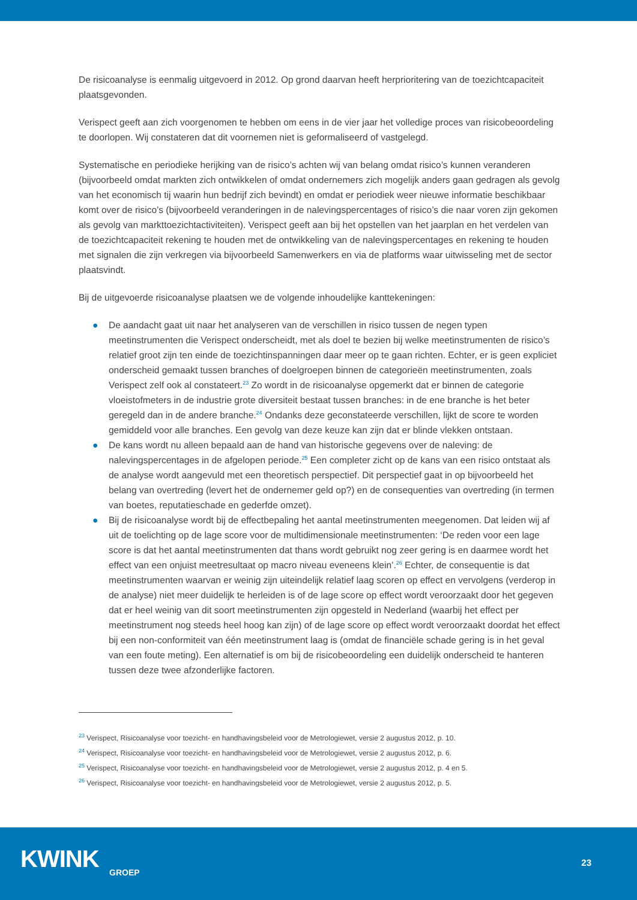De risicoanalyse is eenmalig uitgevoerd in 2012. Op grond daarvan heeft herprioritering van de toezichtcapaciteit plaatsgevonden.
Verispect geeft aan zich voorgenomen te hebben om eens in de vier jaar het volledige proces van risicobeoordeling te doorlopen. Wij constateren dat dit voornemen niet is geformaliseerd of vastgelegd.
Systematische en periodieke herijking van de risico’s achten wij van belang omdat risico’s kunnen veranderen (bijvoorbeeld omdat markten zich ontwikkelen of omdat ondernemers zich mogelijk anders gaan gedragen als gevolg van het economisch tij waarin hun bedrijf zich bevindt) en omdat er periodiek weer nieuwe informatie beschikbaar komt over de risico’s (bijvoorbeeld veranderingen in de nalevingspercentages of risico’s die naar voren zijn gekomen als gevolg van markttoezichtactiviteiten). Verispect geeft aan bij het opstellen van het jaarplan en het verdelen van de toezichtcapaciteit rekening te houden met de ontwikkeling van de nalevingspercentages en rekening te houden met signalen die zijn verkregen via bijvoorbeeld Samenwerkers en via de platforms waar uitwisseling met de sector plaatsvindt.
Bij de uitgevoerde risicoanalyse plaatsen we de volgende inhoudelijke kanttekeningen:
● De aandacht gaat uit naar het analyseren van de verschillen in risico tussen de negen typen meetinstrumenten die Verispect onderscheidt, met als doel te bezien bij welke meetinstrumenten de risico’s relatief groot zijn ten einde de toezichtinspanningen daar meer op te gaan richten. Echter, er is geen expliciet onderscheid gemaakt tussen branches of doelgroepen binnen de categorieën meetinstrumenten, zoals Verispect zelf ook al constateert.<sup>23</sup> Zo wordt in de risicoanalyse opgemerkt dat er binnen de categorie vloeistofmeters in de industrie grote diversiteit bestaat tussen branches: in de ene branche is het beter geregeld dan in de andere branche.<sup>24</sup> Ondanks deze geconstateerde verschillen, lijkt de score te worden gemiddeld voor alle branches. Een gevolg van deze keuze kan zijn dat er blinde vlekken ontstaan.
● De kans wordt nu alleen bepaald aan de hand van historische gegevens over de naleving: de nalevingspercentages in de afgelopen periode.<sup>25</sup> Een completer zicht op de kans van een risico ontstaat als de analyse wordt aangevuld met een theoretisch perspectief. Dit perspectief gaat in op bijvoorbeeld het belang van overtreding (levert het de ondernemer geld op?) en de consequenties van overtreding (in termen van boetes, reputatieschade en gederfde omzet).
● Bij de risicoanalyse wordt bij de effectbepaling het aantal meetinstrumenten meegenomen. Dat leiden wij af uit de toelichting op de lage score voor de multidimensionale meetinstrumenten: ‘De reden voor een lage score is dat het aantal meetinstrumenten dat thans wordt gebruikt nog zeer gering is en daarmee wordt het effect van een onjuist meetresultaat op macro niveau eveneens klein’.<sup>26</sup> Echter, de consequentie is dat meetinstrumenten waarvan er weinig zijn uiteindelijk relatief laag scoren op effect en vervolgens (verderop in de analyse) niet meer duidelijk te herleiden is of de lage score op effect wordt veroorzaakt door het gegeven dat er heel weinig van dit soort meetinstrumenten zijn opgesteld in Nederland (waarbij het effect per meetinstrument nog steeds heel hoog kan zijn) of de lage score op effect wordt veroorzaakt doordat het effect bij een non-conformiteit van één meetinstrument laag is (omdat de financiële schade gering is in het geval van een foute meting). Een alternatief is om bij de risicobeoordeling een duidelijk onderscheid te hanteren tussen deze twee afzonderlijke factoren.
<sup>23</sup> Verispect, Risicoanalyse voor toezicht- en handhavingsbeleid voor de Metrologiewet, versie 2 augustus 2012, p. 10.
<sup>24</sup> Verispect, Risicoanalyse voor toezicht- en handhavingsbeleid voor de Metrologiewet, versie 2 augustus 2012, p. 6.
<sup>25</sup> Verispect, Risicoanalyse voor toezicht- en handhavingsbeleid voor de Metrologiewet, versie 2 augustus 2012, p. 4 en 5.
<sup>26</sup> Verispect, Risicoanalyse voor toezicht- en handhavingsbeleid voor de Metrologiewet, versie 2 augustus 2012, p. 5.
KWINK
GROEP
23